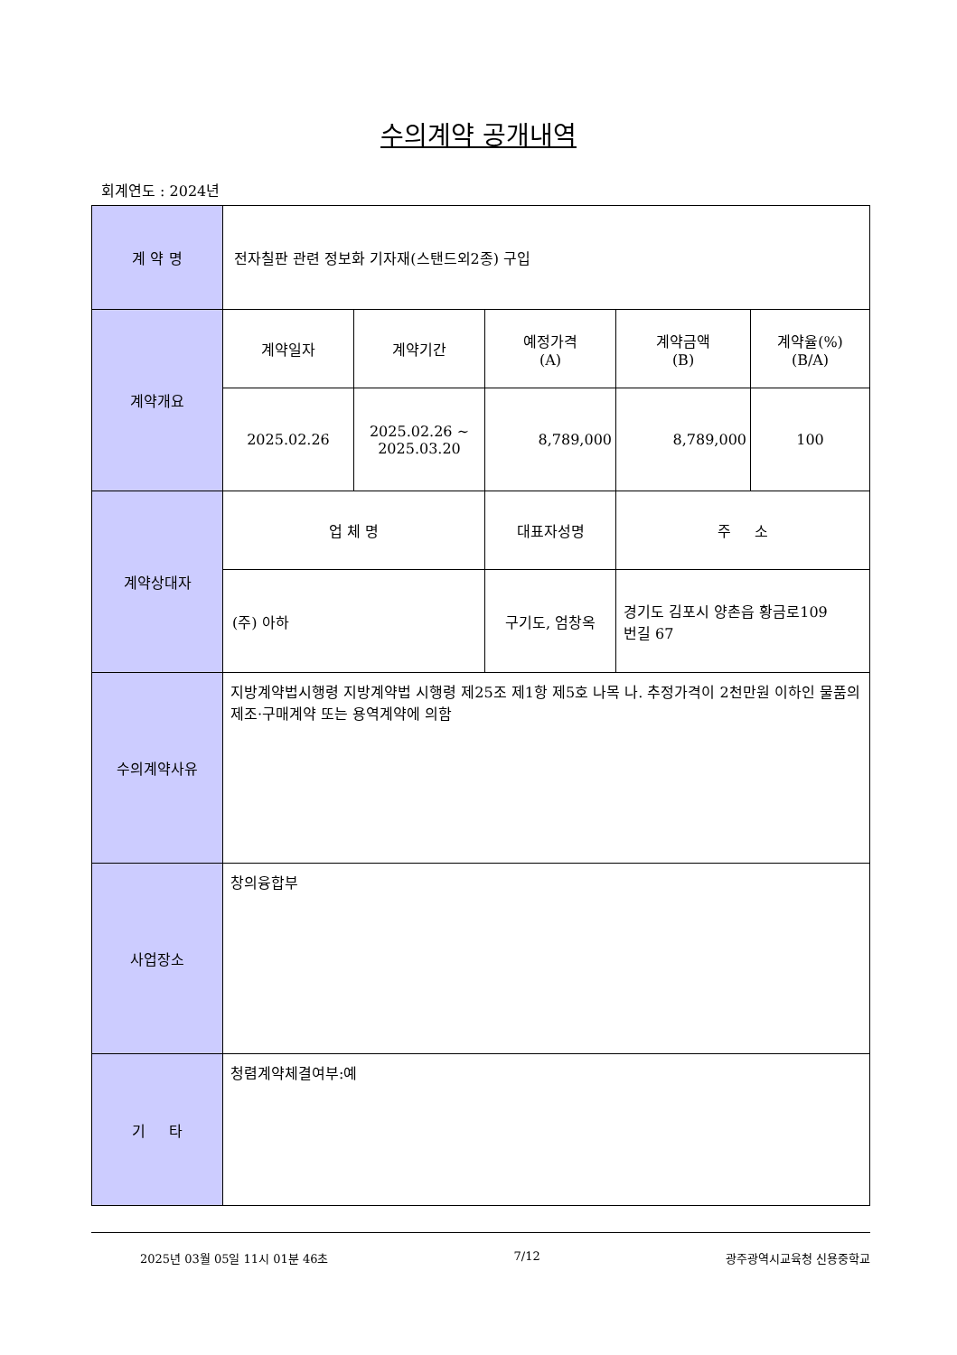수의계약 공개내역
회계연도 : 2024년
| 계 약 명 | 전자칠판 관련 정보화 기자재(스탠드외2종) 구입 | | | | |
| 계약개요 | 계약일자 | 계약기간 | 예정가격 (A) | 계약금액 (B) | 계약율(%) (B/A) |
| | 2025.02.26 | 2025.02.26 ~ 2025.03.20 | 8,789,000 | 8,789,000 | 100 |
| 계약상대자 | 업 체 명 | | 대표자성명 | 주 소 | |
| | (주) 아하 | | 구기도, 엄창옥 | 경기도 김포시 양촌읍 황금로109 번길 67 | |
| 수의계약사유 | 지방계약법시행령 지방계약법 시행령 제25조 제1항 제5호 나목 나. 추정가격이 2천만원 이하인 물품의 제조·구매계약 또는 용역계약에 의함 | | | | |
| 사업장소 | 창의융합부 | | | | |
| 기 타 | 청렴계약체결여부:예 | | | | |
2025년 03월 05일 11시 01분 46초 7/12 광주광역시교육청 신용중학교